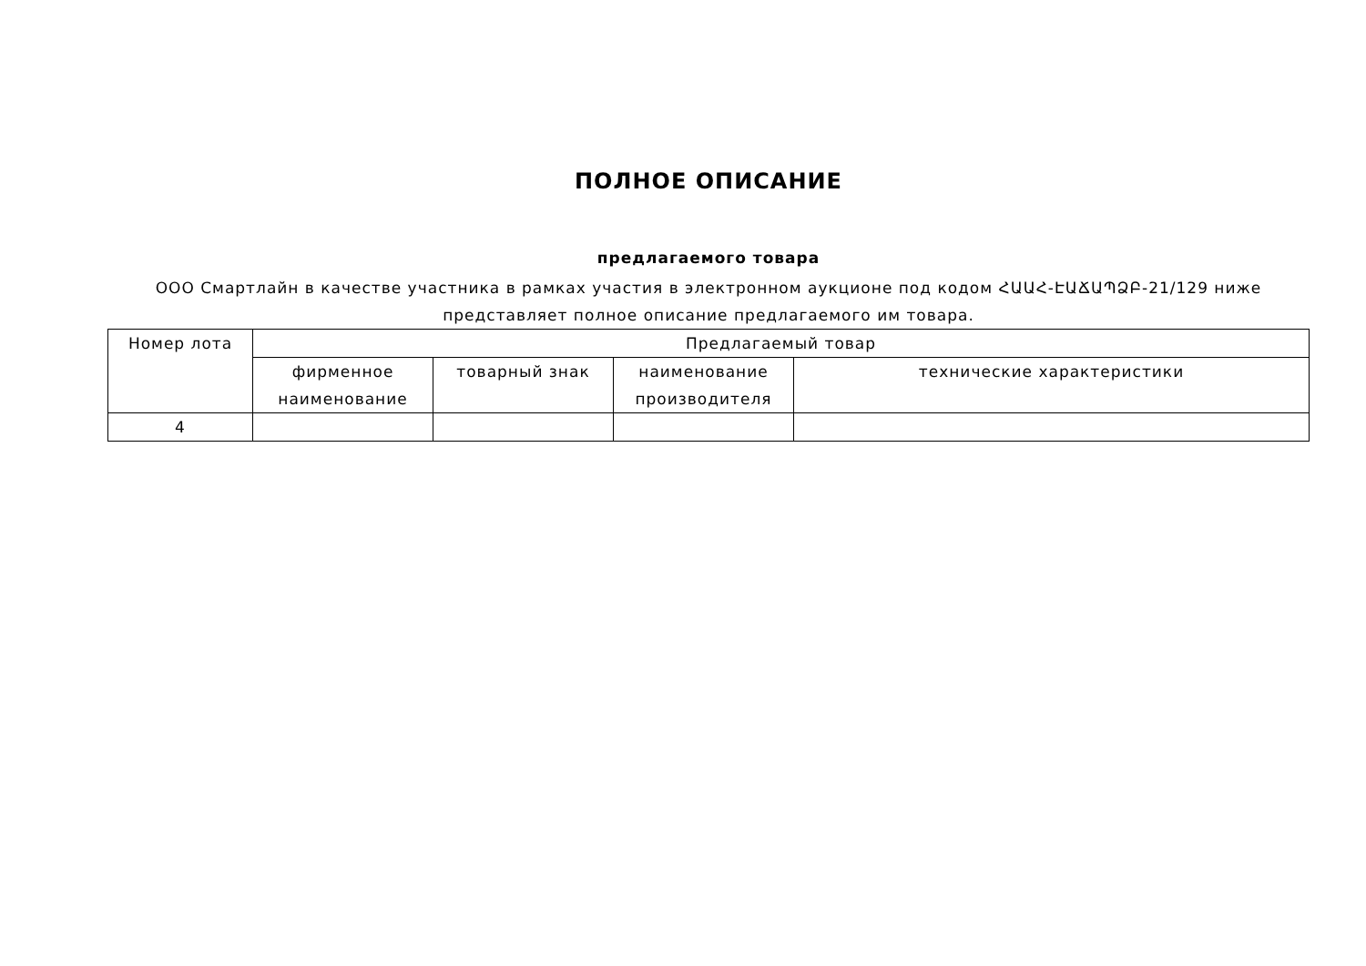ПОЛНОЕ ОПИСАНИЕ
предлагаемого товара
ООО Смартлайн в качестве участника в рамках участия в электронном аукционе под кодом ՀԱԱՀ-ԷԱՃԱՊՁԲ-21/129 ниже представляет полное описание предлагаемого им товара.
| Номер лота | Предлагаемый товар | | | |
| --- | --- | --- | --- | --- |
| | фирменное наименование | товарный знак | наименование производителя | технические характеристики |
| 4 | | | | |